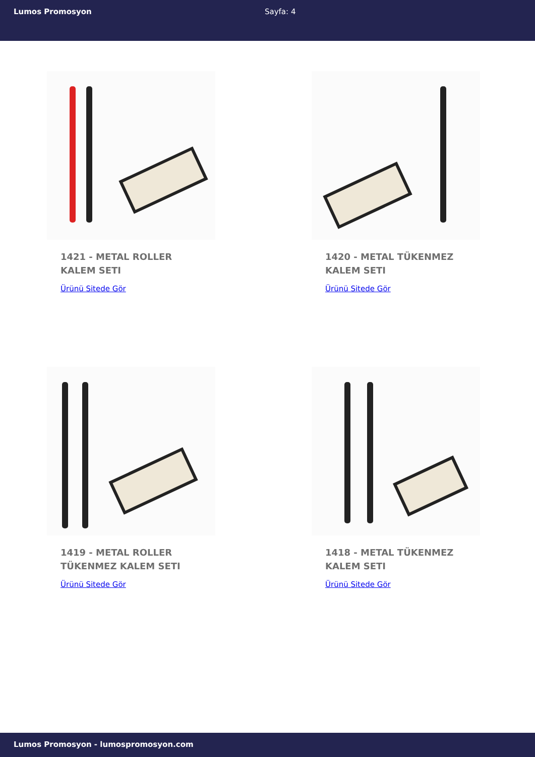Lumos Promosyon Sayfa: 4
1421 - METAL ROLLER KALEM SETI
Ürünü Sitede Gör
1420 - METAL TÜKENMEZ KALEM SETI
Ürünü Sitede Gör
1419 - METAL ROLLER TÜKENMEZ KALEM SETI
Ürünü Sitede Gör
1418 - METAL TÜKENMEZ KALEM SETI
Ürünü Sitede Gör
Lumos Promosyon - lumospromosyon.com